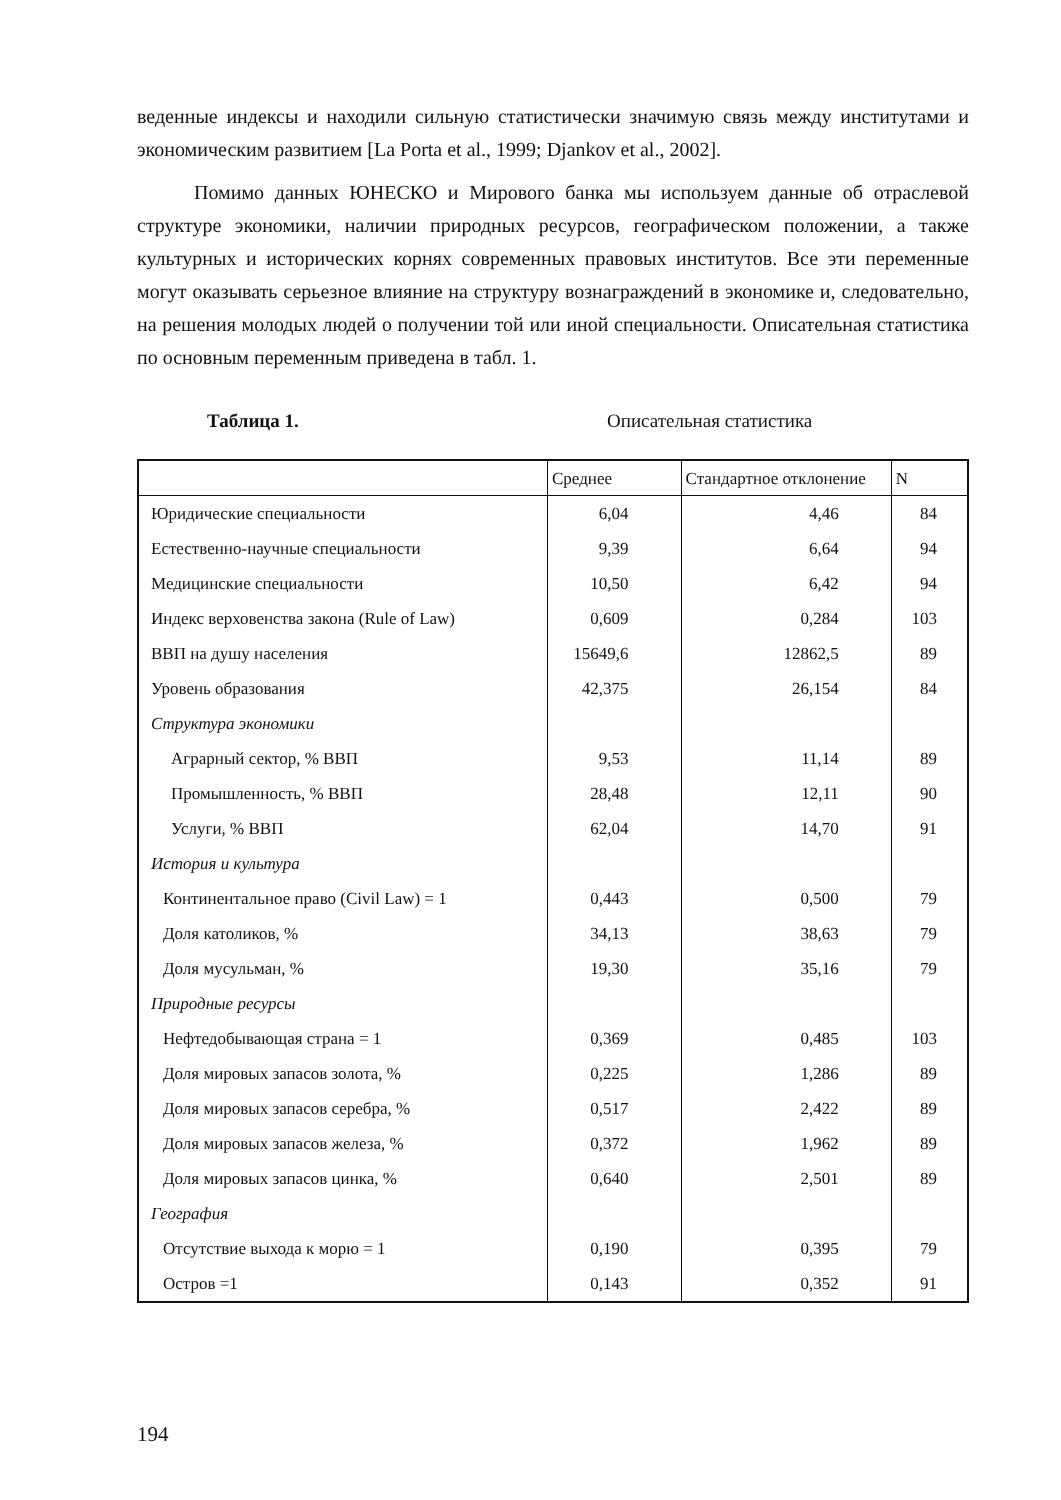веденные индексы и находили сильную статистически значимую связь между институтами и экономическим развитием [La Porta et al., 1999; Djankov et al., 2002].
Помимо данных ЮНЕСКО и Мирового банка мы используем данные об отраслевой структуре экономики, наличии природных ресурсов, географическом положении, а также культурных и исторических корнях современных правовых институтов. Все эти переменные могут оказывать серьезное влияние на структуру вознаграждений в экономике и, следовательно, на решения молодых людей о получении той или иной специальности. Описательная статистика по основным переменным приведена в табл. 1.
Таблица 1. Описательная статистика
| | Среднее | Стандартное отклонение | N |
| --- | --- | --- | --- |
| Юридические специальности | 6,04 | 4,46 | 84 |
| Естественно-научные специальности | 9,39 | 6,64 | 94 |
| Медицинские специальности | 10,50 | 6,42 | 94 |
| Индекс верховенства закона (Rule of Law) | 0,609 | 0,284 | 103 |
| ВВП на душу населения | 15649,6 | 12862,5 | 89 |
| Уровень образования | 42,375 | 26,154 | 84 |
| Структура экономики | | | |
| Аграрный сектор, % ВВП | 9,53 | 11,14 | 89 |
| Промышленность, % ВВП | 28,48 | 12,11 | 90 |
| Услуги, % ВВП | 62,04 | 14,70 | 91 |
| История и культура | | | |
| Континентальное право (Civil Law) = 1 | 0,443 | 0,500 | 79 |
| Доля католиков, % | 34,13 | 38,63 | 79 |
| Доля мусульман, % | 19,30 | 35,16 | 79 |
| Природные ресурсы | | | |
| Нефтедобывающая страна = 1 | 0,369 | 0,485 | 103 |
| Доля мировых запасов золота, % | 0,225 | 1,286 | 89 |
| Доля мировых запасов серебра, % | 0,517 | 2,422 | 89 |
| Доля мировых запасов железа, % | 0,372 | 1,962 | 89 |
| Доля мировых запасов цинка, % | 0,640 | 2,501 | 89 |
| География | | | |
| Отсутствие выхода к морю = 1 | 0,190 | 0,395 | 79 |
| Остров =1 | 0,143 | 0,352 | 91 |
194